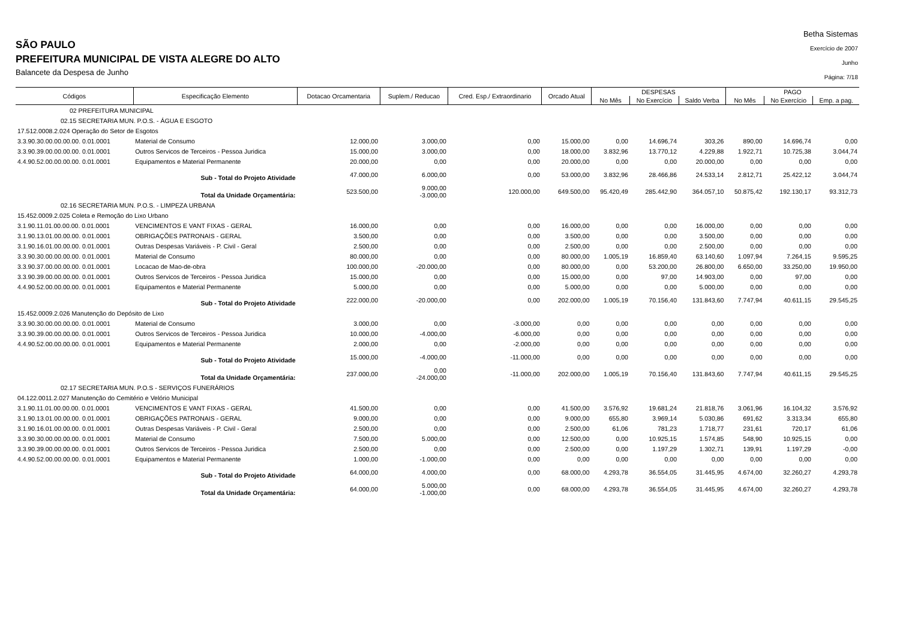SÃO PAULO
PREFEITURA MUNICIPAL DE VISTA ALEGRE DO ALTO
Balancete da Despesa de Junho
Betha Sistemas
Exercício de 2007
Junho
Página: 7/18
| Códigos | Especificação Elemento | Dotacao Orcamentaria | Suplem./ Reducao | Cred. Esp./ Extraordinario | Orcado Atual | DESPESAS | | | PAGO | | |
| --- | --- | --- | --- | --- | --- | --- | --- | --- | --- | --- | --- |
| | | | | | | No Mês | No Exercício | Saldo Verba | No Mês | No Exercício | Emp. a pag. |
| 02 PREFEITURA MUNICIPAL | | | | | | | | | | | |
| 02.15 SECRETARIA MUN. P.O.S. - ÁGUA E ESGOTO | | | | | | | | | | | |
| 17.512.0008.2.024 Operação do Setor de Esgotos | | | | | | | | | | | |
| 3.3.90.30.00.00.00.00. 0.01.0001 | Material de Consumo | 12.000,00 | 3.000,00 | 0,00 | 15.000,00 | 0,00 | 14.696,74 | 303,26 | 890,00 | 14.696,74 | 0,00 |
| 3.3.90.39.00.00.00.00. 0.01.0001 | Outros Servicos de Terceiros - Pessoa Juridica | 15.000,00 | 3.000,00 | 0,00 | 18.000,00 | 3.832,96 | 13.770,12 | 4.229,88 | 1.922,71 | 10.725,38 | 3.044,74 |
| 4.4.90.52.00.00.00.00. 0.01.0001 | Equipamentos e Material Permanente | 20.000,00 | 0,00 | 0,00 | 20.000,00 | 0,00 | 0,00 | 20.000,00 | 0,00 | 0,00 | 0,00 |
| Sub - Total do Projeto Atividade | | 47.000,00 | 6.000,00 | 0,00 | 53.000,00 | 3.832,96 | 28.466,86 | 24.533,14 | 2.812,71 | 25.422,12 | 3.044,74 |
| Total da Unidade Orçamentária: | | 523.500,00 | 9.000,00 -3.000,00 | 120.000,00 | 649.500,00 | 95.420,49 | 285.442,90 | 364.057,10 | 50.875,42 | 192.130,17 | 93.312,73 |
| 02.16 SECRETARIA MUN. P.O.S. - LIMPEZA URBANA | | | | | | | | | | | |
| 15.452.0009.2.025 Coleta e Remoção do Lixo Urbano | | | | | | | | | | | |
| 3.1.90.11.01.00.00.00. 0.01.0001 | VENCIMENTOS E VANT FIXAS - GERAL | 16.000,00 | 0,00 | 0,00 | 16.000,00 | 0,00 | 0,00 | 16.000,00 | 0,00 | 0,00 | 0,00 |
| 3.1.90.13.01.00.00.00. 0.01.0001 | OBRIGAÇÕES PATRONAIS - GERAL | 3.500,00 | 0,00 | 0,00 | 3.500,00 | 0,00 | 0,00 | 3.500,00 | 0,00 | 0,00 | 0,00 |
| 3.1.90.16.01.00.00.00. 0.01.0001 | Outras Despesas Variáveis - P. Civil - Geral | 2.500,00 | 0,00 | 0,00 | 2.500,00 | 0,00 | 0,00 | 2.500,00 | 0,00 | 0,00 | 0,00 |
| 3.3.90.30.00.00.00.00. 0.01.0001 | Material de Consumo | 80.000,00 | 0,00 | 0,00 | 80.000,00 | 1.005,19 | 16.859,40 | 63.140,60 | 1.097,94 | 7.264,15 | 9.595,25 |
| 3.3.90.37.00.00.00.00. 0.01.0001 | Locacao de Mao-de-obra | 100.000,00 | -20.000,00 | 0,00 | 80.000,00 | 0,00 | 53.200,00 | 26.800,00 | 6.650,00 | 33.250,00 | 19.950,00 |
| 3.3.90.39.00.00.00.00. 0.01.0001 | Outros Servicos de Terceiros - Pessoa Juridica | 15.000,00 | 0,00 | 0,00 | 15.000,00 | 0,00 | 97,00 | 14.903,00 | 0,00 | 97,00 | 0,00 |
| 4.4.90.52.00.00.00.00. 0.01.0001 | Equipamentos e Material Permanente | 5.000,00 | 0,00 | 0,00 | 5.000,00 | 0,00 | 0,00 | 5.000,00 | 0,00 | 0,00 | 0,00 |
| Sub - Total do Projeto Atividade | | 222.000,00 | -20.000,00 | 0,00 | 202.000,00 | 1.005,19 | 70.156,40 | 131.843,60 | 7.747,94 | 40.611,15 | 29.545,25 |
| 15.452.0009.2.026 Manutenção do Depósito de Lixo | | | | | | | | | | | |
| 3.3.90.30.00.00.00.00. 0.01.0001 | Material de Consumo | 3.000,00 | 0,00 | -3.000,00 | 0,00 | 0,00 | 0,00 | 0,00 | 0,00 | 0,00 | 0,00 |
| 3.3.90.39.00.00.00.00. 0.01.0001 | Outros Servicos de Terceiros - Pessoa Juridica | 10.000,00 | -4.000,00 | -6.000,00 | 0,00 | 0,00 | 0,00 | 0,00 | 0,00 | 0,00 | 0,00 |
| 4.4.90.52.00.00.00.00. 0.01.0001 | Equipamentos e Material Permanente | 2.000,00 | 0,00 | -2.000,00 | 0,00 | 0,00 | 0,00 | 0,00 | 0,00 | 0,00 | 0,00 |
| Sub - Total do Projeto Atividade | | 15.000,00 | -4.000,00 | -11.000,00 | 0,00 | 0,00 | 0,00 | 0,00 | 0,00 | 0,00 | 0,00 |
| Total da Unidade Orçamentária: | | 237.000,00 | 0,00 -24.000,00 | -11.000,00 | 202.000,00 | 1.005,19 | 70.156,40 | 131.843,60 | 7.747,94 | 40.611,15 | 29.545,25 |
| 02.17 SECRETARIA MUN. P.O.S - SERVIÇOS FUNERÁRIOS | | | | | | | | | | | |
| 04.122.0011.2.027 Manutenção do Cemitério e Velório Municipal | | | | | | | | | | | |
| 3.1.90.11.01.00.00.00. 0.01.0001 | VENCIMENTOS E VANT FIXAS - GERAL | 41.500,00 | 0,00 | 0,00 | 41.500,00 | 3.576,92 | 19.681,24 | 21.818,76 | 3.061,96 | 16.104,32 | 3.576,92 |
| 3.1.90.13.01.00.00.00. 0.01.0001 | OBRIGAÇÕES PATRONAIS - GERAL | 9.000,00 | 0,00 | 0,00 | 9.000,00 | 655,80 | 3.969,14 | 5.030,86 | 691,62 | 3.313,34 | 655,80 |
| 3.1.90.16.01.00.00.00. 0.01.0001 | Outras Despesas Variáveis - P. Civil - Geral | 2.500,00 | 0,00 | 0,00 | 2.500,00 | 61,06 | 781,23 | 1.718,77 | 231,61 | 720,17 | 61,06 |
| 3.3.90.30.00.00.00.00. 0.01.0001 | Material de Consumo | 7.500,00 | 5.000,00 | 0,00 | 12.500,00 | 0,00 | 10.925,15 | 1.574,85 | 548,90 | 10.925,15 | 0,00 |
| 3.3.90.39.00.00.00.00. 0.01.0001 | Outros Servicos de Terceiros - Pessoa Juridica | 2.500,00 | 0,00 | 0,00 | 2.500,00 | 0,00 | 1.197,29 | 1.302,71 | 139,91 | 1.197,29 | -0,00 |
| 4.4.90.52.00.00.00.00. 0.01.0001 | Equipamentos e Material Permanente | 1.000,00 | -1.000,00 | 0,00 | 0,00 | 0,00 | 0,00 | 0,00 | 0,00 | 0,00 | 0,00 |
| Sub - Total do Projeto Atividade | | 64.000,00 | 4.000,00 | 0,00 | 68.000,00 | 4.293,78 | 36.554,05 | 31.445,95 | 4.674,00 | 32.260,27 | 4.293,78 |
| Total da Unidade Orçamentária: | | 64.000,00 | 5.000,00 -1.000,00 | 0,00 | 68.000,00 | 4.293,78 | 36.554,05 | 31.445,95 | 4.674,00 | 32.260,27 | 4.293,78 |